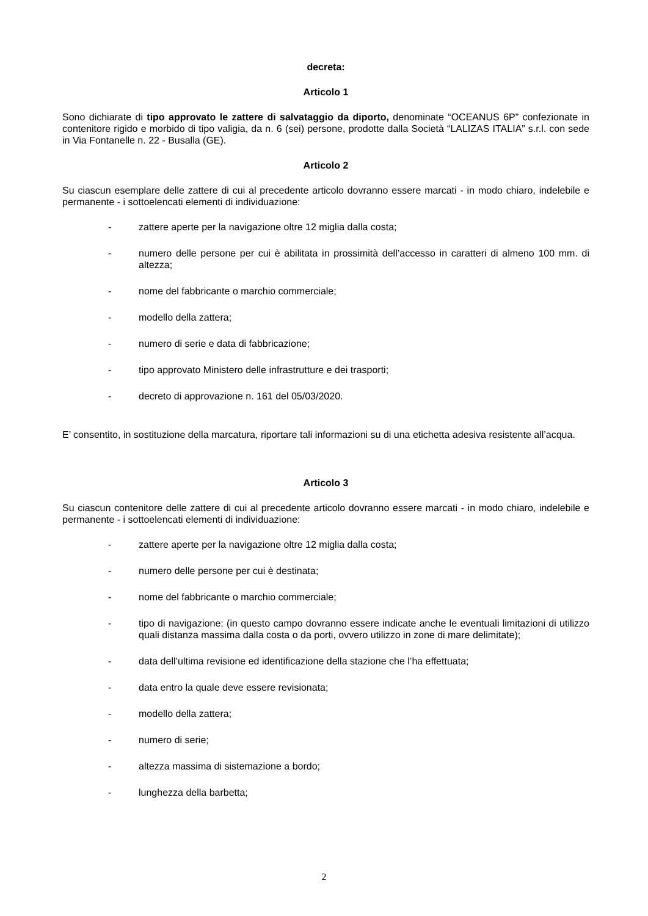decreta:
Articolo 1
Sono dichiarate di tipo approvato le zattere di salvataggio da diporto, denominate “OCEANUS 6P” confezionate in contenitore rigido e morbido di tipo valigia, da n. 6 (sei) persone, prodotte dalla Società “LALIZAS ITALIA” s.r.l. con sede in Via Fontanelle n. 22 - Busalla (GE).
Articolo 2
Su ciascun esemplare delle zattere di cui al precedente articolo dovranno essere marcati - in modo chiaro, indelebile e permanente - i sottoelencati elementi di individuazione:
- zattere aperte per la navigazione oltre 12 miglia dalla costa;
- numero delle persone per cui è abilitata in prossimità dell’accesso in caratteri di almeno 100 mm. di altezza;
- nome del fabbricante o marchio commerciale;
- modello della zattera;
- numero di serie e data di fabbricazione;
- tipo approvato Ministero delle infrastrutture e dei trasporti;
- decreto di approvazione n. 161 del 05/03/2020.
E’ consentito, in sostituzione della marcatura, riportare tali informazioni su di una etichetta adesiva resistente all’acqua.
Articolo 3
Su ciascun contenitore delle zattere di cui al precedente articolo dovranno essere marcati - in modo chiaro, indelebile e permanente - i sottoelencati elementi di individuazione:
- zattere aperte per la navigazione oltre 12 miglia dalla costa;
- numero delle persone per cui è destinata;
- nome del fabbricante o marchio commerciale;
- tipo di navigazione: (in questo campo dovranno essere indicate anche le eventuali limitazioni di utilizzo quali distanza massima dalla costa o da porti, ovvero utilizzo in zone di mare delimitate);
- data dell’ultima revisione ed identificazione della stazione che l’ha effettuata;
- data entro la quale deve essere revisionata;
- modello della zattera;
- numero di serie;
- altezza massima di sistemazione a bordo;
- lunghezza della barbetta;
2